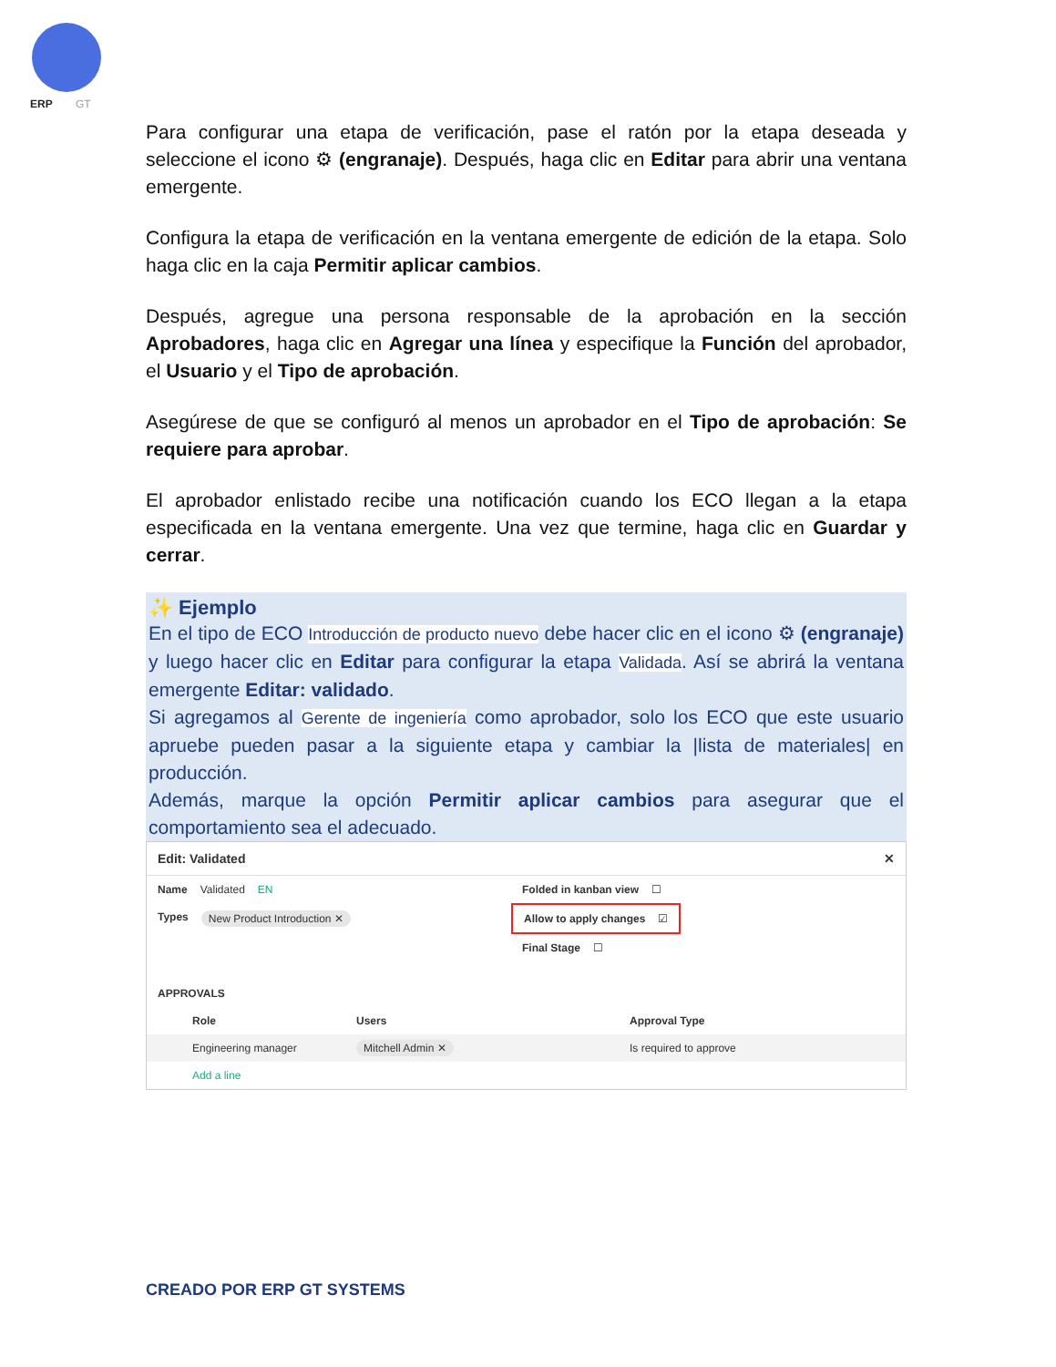ERP
GT
Para configurar una etapa de verificación, pase el ratón por la etapa deseada y seleccione el icono ⚙ (engranaje). Después, haga clic en Editar para abrir una ventana emergente.
Configura la etapa de verificación en la ventana emergente de edición de la etapa. Solo haga clic en la caja Permitir aplicar cambios.
Después, agregue una persona responsable de la aprobación en la sección Aprobadores, haga clic en Agregar una línea y especifique la Función del aprobador, el Usuario y el Tipo de aprobación.
Asegúrese de que se configuró al menos un aprobador en el Tipo de aprobación: Se requiere para aprobar.
El aprobador enlistado recibe una notificación cuando los ECO llegan a la etapa especificada en la ventana emergente. Una vez que termine, haga clic en Guardar y cerrar.
✨ Ejemplo
En el tipo de ECO Introducción de producto nuevo debe hacer clic en el icono ⚙ (engranaje) y luego hacer clic en Editar para configurar la etapa Validada. Así se abrirá la ventana emergente Editar: validado.
Si agregamos al Gerente de ingeniería como aprobador, solo los ECO que este usuario apruebe pueden pasar a la siguiente etapa y cambiar la |lista de materiales| en producción.
Además, marque la opción Permitir aplicar cambios para asegurar que el comportamiento sea el adecuado.
Edit: Validated ✕
Name Validated EN
Types New Product Introduction ✕
Folded in kanban view ☐
Allow to apply changes ☑
Final Stage ☐
APPROVALS
Role Users Approval Type
Engineering manager Mitchell Admin ✕ Is required to approve
Add a line
CREADO POR ERP GT SYSTEMS